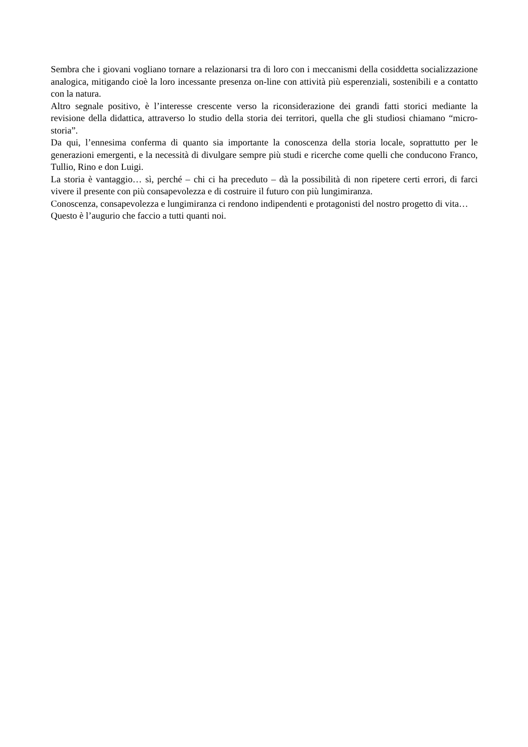Sembra che i giovani vogliano tornare a relazionarsi tra di loro con i meccanismi della cosiddetta socializzazione analogica, mitigando cioè la loro incessante presenza on-line con attività più esperenziali, sostenibili e a contatto con la natura.
Altro segnale positivo, è l’interesse crescente verso la riconsiderazione dei grandi fatti storici mediante la revisione della didattica, attraverso lo studio della storia dei territori, quella che gli studiosi chiamano “micro-storia”.
Da qui, l’ennesima conferma di quanto sia importante la conoscenza della storia locale, soprattutto per le generazioni emergenti, e la necessità di divulgare sempre più studi e ricerche come quelli che conducono Franco, Tullio, Rino e don Luigi.
La storia è vantaggio… sì, perché – chi ci ha preceduto – dà la possibilità di non ripetere certi errori, di farci vivere il presente con più consapevolezza e di costruire il futuro con più lungimiranza.
Conoscenza, consapevolezza e lungimiranza ci rendono indipendenti e protagonisti del nostro progetto di vita…
Questo è l’augurio che faccio a tutti quanti noi.